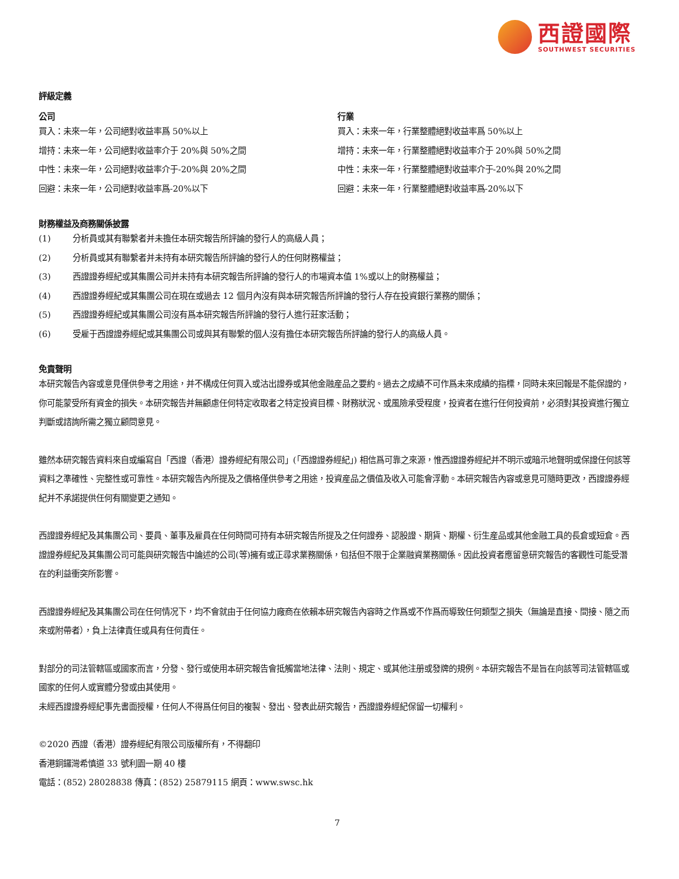西證國際
SOUTHWEST SECURITIES
評級定義
公司
買入：未來一年，公司絕對收益率爲 50%以上
增持：未來一年，公司絕對收益率介于 20%與 50%之間
中性：未來一年，公司絕對收益率介于-20%與 20%之間
回避：未來一年，公司絕對收益率爲-20%以下
行業
買入：未來一年，行業整體絕對收益率爲 50%以上
增持：未來一年，行業整體絕對收益率介于 20%與 50%之間
中性：未來一年，行業整體絕對收益率介于-20%與 20%之間
回避：未來一年，行業整體絕對收益率爲-20%以下
財務權益及商務關係披露
(1) 分析員或其有聯繫者并未擔任本研究報告所評論的發行人的高級人員；
(2) 分析員或其有聯繫者并未持有本研究報告所評論的發行人的任何財務權益；
(3) 西證證券經紀或其集團公司并未持有本研究報告所評論的發行人的市場資本值 1%或以上的財務權益；
(4) 西證證券經紀或其集團公司在現在或過去 12 個月內沒有與本研究報告所評論的發行人存在投資銀行業務的關係；
(5) 西證證券經紀或其集團公司沒有爲本研究報告所評論的發行人進行莊家活動；
(6) 受雇于西證證券經紀或其集團公司或與其有聯繫的個人沒有擔任本研究報告所評論的發行人的高級人員。
免責聲明
本研究報告內容或意見僅供參考之用途，并不構成任何買入或沽出證券或其他金融産品之要約。過去之成績不可作爲未來成績的指標，同時未來回報是不能保證的，你可能蒙受所有資金的損失。本研究報告并無顧慮任何特定收取者之特定投資目標、財務狀況、或風險承受程度，投資者在進行任何投資前，必須對其投資進行獨立判斷或諮詢所需之獨立顧問意見。
雖然本研究報告資料來自或編寫自「西證（香港）證券經紀有限公司」(「西證證券經紀」) 相信爲可靠之來源，惟西證證券經紀并不明示或暗示地聲明或保證任何該等資料之準確性、完整性或可靠性。本研究報告內所提及之價格僅供參考之用途，投資産品之價值及收入可能會浮動。本研究報告內容或意見可隨時更改，西證證券經紀并不承諾提供任何有關變更之通知。
西證證券經紀及其集團公司、要員、董事及雇員在任何時間可持有本研究報告所提及之任何證券、認股證、期貨、期權、衍生産品或其他金融工具的長倉或短倉。西證證券經紀及其集團公司可能與研究報告中論述的公司(等)擁有或正尋求業務關係，包括但不限于企業融資業務關係。因此投資者應留意研究報告的客觀性可能受潛在的利益衝突所影響。
西證證券經紀及其集團公司在任何情况下，均不會就由于任何協力廠商在依賴本研究報告內容時之作爲或不作爲而導致任何類型之損失（無論是直接、間接、隨之而來或附帶者），負上法律責任或具有任何責任。
對部分的司法管轄區或國家而言，分發、發行或使用本研究報告會抵觸當地法律、法則、規定、或其他注册或發牌的規例。本研究報告不是旨在向該等司法管轄區或國家的任何人或實體分發或由其使用。
未經西證證券經紀事先書面授權，任何人不得爲任何目的複製、發出、發表此研究報告，西證證券經紀保留一切權利。
©2020 西證（香港）證券經紀有限公司版權所有，不得翻印
香港銅鑼灣希慎道 33 號利園一期 40 樓
電話：(852) 28028838 傳真：(852) 25879115 網頁：www.swsc.hk
7